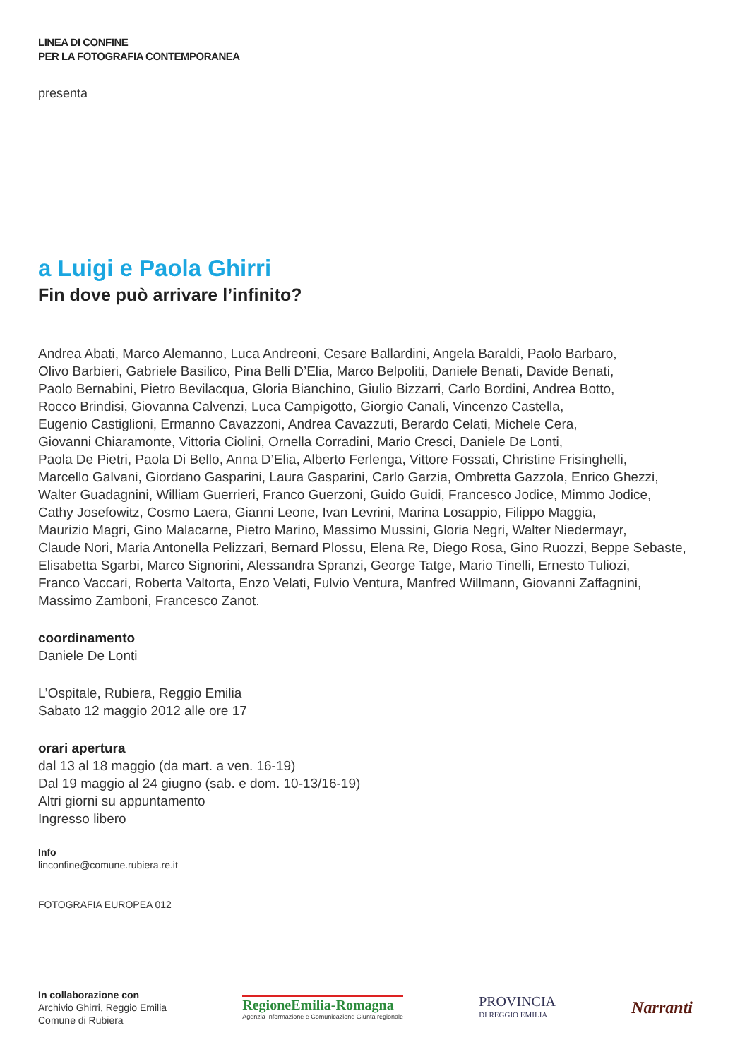LINEA DI CONFINE
PER LA FOTOGRAFIA CONTEMPORANEA
presenta
a Luigi e Paola Ghirri
Fin dove può arrivare l’infinito?
Andrea Abati, Marco Alemanno, Luca Andreoni, Cesare Ballardini, Angela Baraldi, Paolo Barbaro,
Olivo Barbieri, Gabriele Basilico, Pina Belli D’Elia, Marco Belpoliti, Daniele Benati, Davide Benati,
Paolo Bernabini, Pietro Bevilacqua, Gloria Bianchino, Giulio Bizzarri, Carlo Bordini, Andrea Botto,
Rocco Brindisi, Giovanna Calvenzi, Luca Campigotto, Giorgio Canali, Vincenzo Castella,
Eugenio Castiglioni, Ermanno Cavazzoni, Andrea Cavazzuti, Berardo Celati, Michele Cera,
Giovanni Chiaramonte, Vittoria Ciolini, Ornella Corradini, Mario Cresci, Daniele De Lonti,
Paola De Pietri, Paola Di Bello, Anna D’Elia, Alberto Ferlenga, Vittore Fossati, Christine Frisinghelli,
Marcello Galvani, Giordano Gasparini, Laura Gasparini, Carlo Garzia, Ombretta Gazzola, Enrico Ghezzi,
Walter Guadagnini, William Guerrieri, Franco Guerzoni, Guido Guidi, Francesco Jodice, Mimmo Jodice,
Cathy Josefowitz, Cosmo Laera, Gianni Leone, Ivan Levrini, Marina Losappio, Filippo Maggia,
Maurizio Magri, Gino Malacarne, Pietro Marino, Massimo Mussini, Gloria Negri, Walter Niedermayr,
Claude Nori, Maria Antonella Pelizzari, Bernard Plossu, Elena Re, Diego Rosa, Gino Ruozzi, Beppe Sebaste,
Elisabetta Sgarbi, Marco Signorini, Alessandra Spranzi, George Tatge, Mario Tinelli, Ernesto Tuliozi,
Franco Vaccari, Roberta Valtorta, Enzo Velati, Fulvio Ventura, Manfred Willmann, Giovanni Zaffagnini,
Massimo Zamboni, Francesco Zanot.
coordinamento
Daniele De Lonti
L’Ospitale, Rubiera, Reggio Emilia
Sabato 12 maggio 2012 alle ore 17
orari apertura
dal 13 al 18 maggio (da mart. a ven. 16-19)
Dal 19 maggio al 24 giugno (sab. e dom. 10-13/16-19)
Altri giorni su appuntamento
Ingresso libero
Info
linconfine@comune.rubiera.re.it
FOTOGRAFIA EUROPEA 012
In collaborazione con
Archivio Ghirri, Reggio Emilia
Comune di Rubiera
RegioneEmilia-Romagna
Agenzia Informazione e Comunicazione Giunta regionale
PROVINCIA
DI REGGIO EMILIA
Narranti